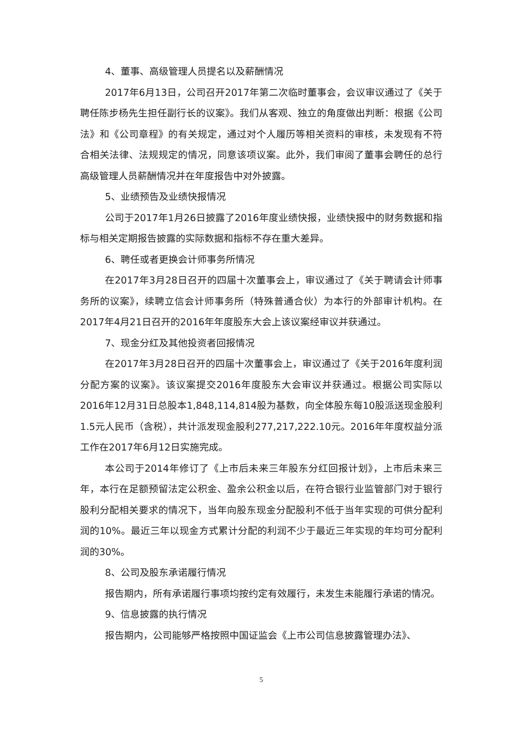4、董事、高级管理人员提名以及薪酬情况
2017年6月13日，公司召开2017年第二次临时董事会，会议审议通过了《关于聘任陈步杨先生担任副行长的议案》。我们从客观、独立的角度做出判断：根据《公司法》和《公司章程》的有关规定，通过对个人履历等相关资料的审核，未发现有不符合相关法律、法规规定的情况，同意该项议案。此外，我们审阅了董事会聘任的总行高级管理人员薪酬情况并在年度报告中对外披露。
5、业绩预告及业绩快报情况
公司于2017年1月26日披露了2016年度业绩快报，业绩快报中的财务数据和指标与相关定期报告披露的实际数据和指标不存在重大差异。
6、聘任或者更换会计师事务所情况
在2017年3月28日召开的四届十次董事会上，审议通过了《关于聘请会计师事务所的议案》，续聘立信会计师事务所（特殊普通合伙）为本行的外部审计机构。在2017年4月21日召开的2016年年度股东大会上该议案经审议并获通过。
7、现金分红及其他投资者回报情况
在2017年3月28日召开的四届十次董事会上，审议通过了《关于2016年度利润分配方案的议案》。该议案提交2016年度股东大会审议并获通过。根据公司实际以2016年12月31日总股本1,848,114,814股为基数，向全体股东每10股派送现金股利1.5元人民币（含税），共计派发现金股利277,217,222.10元。2016年年度权益分派工作在2017年6月12日实施完成。
本公司于2014年修订了《上市后未来三年股东分红回报计划》，上市后未来三年，本行在足额预留法定公积金、盈余公积金以后，在符合银行业监管部门对于银行股利分配相关要求的情况下，当年向股东现金分配股利不低于当年实现的可供分配利润的10%。最近三年以现金方式累计分配的利润不少于最近三年实现的年均可分配利润的30%。
8、公司及股东承诺履行情况
报告期内，所有承诺履行事项均按约定有效履行，未发生未能履行承诺的情况。
9、信息披露的执行情况
报告期内，公司能够严格按照中国证监会《上市公司信息披露管理办法》、
5